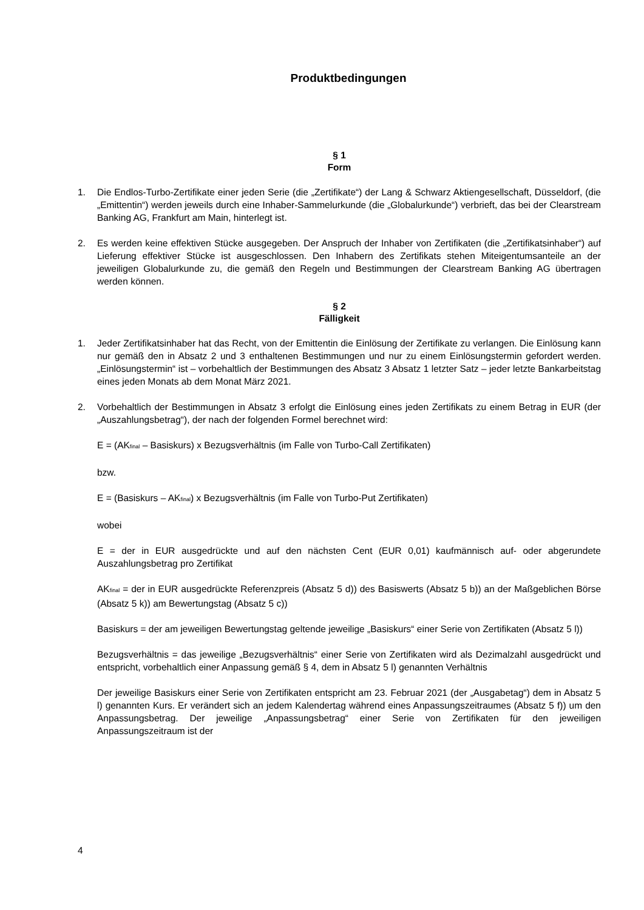Produktbedingungen
§ 1
Form
1. Die Endlos-Turbo-Zertifikate einer jeden Serie (die „Zertifikate“) der Lang & Schwarz Aktiengesellschaft, Düsseldorf, (die „Emittentin“) werden jeweils durch eine Inhaber-Sammelurkunde (die „Globalurkunde“) verbrieft, das bei der Clearstream Banking AG, Frankfurt am Main, hinterlegt ist.
2. Es werden keine effektiven Stücke ausgegeben. Der Anspruch der Inhaber von Zertifikaten (die „Zertifikatsinhaber“) auf Lieferung effektiver Stücke ist ausgeschlossen. Den Inhabern des Zertifikats stehen Miteigentumsanteile an der jeweiligen Globalurkunde zu, die gemäß den Regeln und Bestimmungen der Clearstream Banking AG übertragen werden können.
§ 2
Fälligkeit
1. Jeder Zertifikatsinhaber hat das Recht, von der Emittentin die Einlösung der Zertifikate zu verlangen. Die Einlösung kann nur gemäß den in Absatz 2 und 3 enthaltenen Bestimmungen und nur zu einem Einlösungstermin gefordert werden. „Einlösungstermin“ ist – vorbehaltlich der Bestimmungen des Absatz 3 Absatz 1 letzter Satz – jeder letzte Bankarbeitstag eines jeden Monats ab dem Monat März 2021.
2. Vorbehaltlich der Bestimmungen in Absatz 3 erfolgt die Einlösung eines jeden Zertifikats zu einem Betrag in EUR (der „Auszahlungsbetrag“), der nach der folgenden Formel berechnet wird:
E = (AK<sub>final</sub> – Basiskurs) x Bezugsverhältnis (im Falle von Turbo-Call Zertifikaten)
bzw.
E = (Basiskurs – AK<sub>final</sub>) x Bezugsverhältnis (im Falle von Turbo-Put Zertifikaten)
wobei
E = der in EUR ausgedrückte und auf den nächsten Cent (EUR 0,01) kaufmännisch auf- oder abgerundete Auszahlungsbetrag pro Zertifikat
AK<sub>final</sub> = der in EUR ausgedrückte Referenzpreis (Absatz 5 d)) des Basiswerts (Absatz 5 b)) an der Maßgeblichen Börse (Absatz 5 k)) am Bewertungstag (Absatz 5 c))
Basiskurs = der am jeweiligen Bewertungstag geltende jeweilige „Basiskurs“ einer Serie von Zertifikaten (Absatz 5 l))
Bezugsverhältnis = das jeweilige „Bezugsverhältnis“ einer Serie von Zertifikaten wird als Dezimalzahl ausgedrückt und entspricht, vorbehaltlich einer Anpassung gemäß § 4, dem in Absatz 5 l) genannten Verhältnis
Der jeweilige Basiskurs einer Serie von Zertifikaten entspricht am 23. Februar 2021 (der „Ausgabetag“) dem in Absatz 5 l) genannten Kurs. Er verändert sich an jedem Kalendertag während eines Anpassungszeitraumes (Absatz 5 f)) um den Anpassungsbetrag. Der jeweilige „Anpassungsbetrag“ einer Serie von Zertifikaten für den jeweiligen Anpassungszeitraum ist der
4